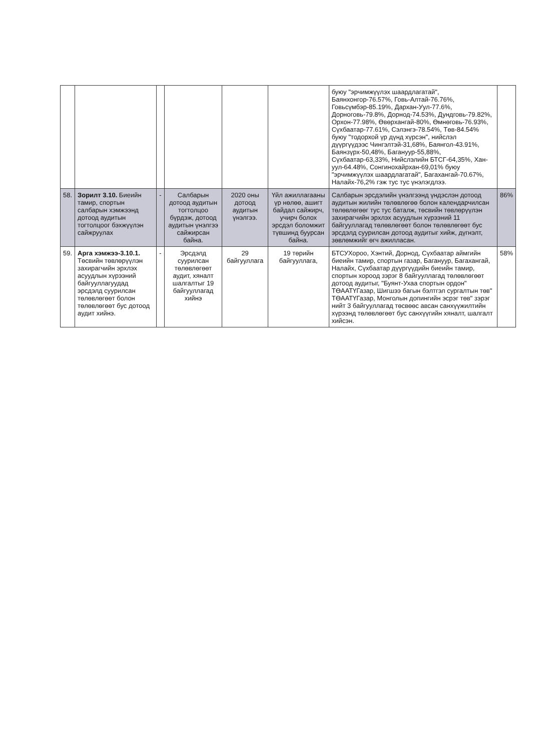| | | | | | | буюу "эрчимжүүлэх шаардлагатай", Баянхонгор-76.57%, Говь-Алтай-76.76%, Говьсүмбэр-85.19%, Дархан-Уул-77.6%, Дорноговь-79.8%, Дорнод-74.53%, Дундговь-79.82%, Орхон-77.98%, Өвөрхангай-80%, Өмнөговь-76.93%, Сүхбаатар-77.61%, Сэлэнгэ-78.54%, Төв-84.54% буюу "тодорхой үр дүнд хүрсэн", нийслэл дүүргүүдээс Чингэлтэй-31,68%, Баянгол-43.91%, Баянзүрх-50,48%, Багануур-55,88%, Сүхбаатар-63,33%, Нийслэлийн БТСГ-64,35%, Хан-уул-64.48%, Сонгинохайрхан-69,01% буюу "эрчимжүүлэх шаардлагатай", Багахангай-70.67%, Налайх-76,2% гэж тус тус үнэлэгдлээ. | |
| 58. | Зорилт 3.10. Биеийн тамир, спортын салбарын хэмжээнд дотоод аудитын тогтолцоог бэхжүүлэн сайжруулах | - | Салбарын дотоод аудитын тогтолцоо бүрдэж, дотоод аудитын үнэлгээ сайжирсан байна. | 2020 оны дотоод аудитын үнэлгээ. | Үйл ажиллагааны үр нөлөө, ашигт байдал сайжирч, учирч болох эрсдэл боломжит түвшинд буурсан байна. | Салбарын эрсдэлийн үнэлгээнд үндэслэн дотоод аудитын жилийн төлөвлөгөө болон календарчилсан төлөвлөгөөг тус тус баталж, төсвийн төвлөрүүлэн захирагчийн эрхлэх асуудлын хүрээний 11 байгууллагад төлөвлөгөөт болон төлөвлөгөөт бус эрсдэлд суурилсан дотоод аудитыг хийж, дүгнэлт, зөвлөмжийг өгч ажилласан. | 86% |
| 59. | Арга хэмжээ-3.10.1. Төсвийн төвлөрүүлэн захирагчийн эрхлэх асуудлын хүрээний байгууллагуудад эрсдэлд суурилсан төлөвлөгөөт болон төлөвлөгөөт бус дотоод аудит хийнэ. | - | Эрсдэлд суурилсан төлөвлөгөөт аудит, хяналт шалгалтыг 19 байгууллагад хийнэ | 29 байгууллага | 19 төрийн байгууллага, | БТСУХороо, Хэнтий, Дорнод, Сүхбаатар аймгийн биеийн тамир, спортын газар, Багануур, Багахангай, Налайх, Сүхбаатар дүүргүүдийн биеийн тамир, спортын хороод зэрэг 8 байгууллагад төлөвлөгөөт дотоод аудитыг, "Буянт-Ухаа спортын ордон" ТӨААТҮГазар, Шигшээ багын бэлтгэл сургалтын төв" ТӨААТҮГазар, Монголын допингийн эсрэг төв" зэрэг нийт 3 байгууллагад төсвөөс авсан санхүүжилтийн хүрээнд төлөвлөгөөт бус санхүүгийн хяналт, шалгалт хийсэн. | 58% |